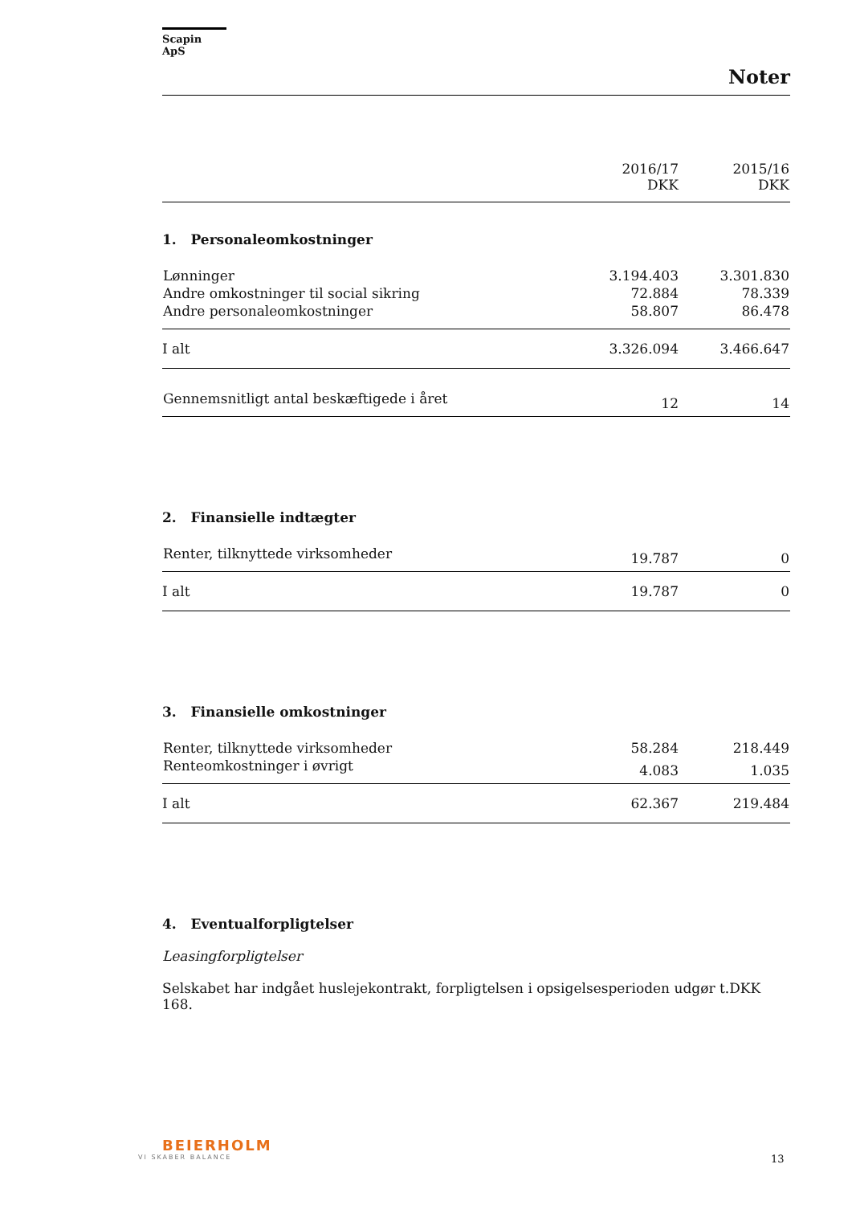Scapin ApS
Noter
| | 2016/17 DKK | 2015/16 DKK |
1. Personaleomkostninger
| Lønninger | 3.194.403 | 3.301.830 |
| Andre omkostninger til social sikring | 72.884 | 78.339 |
| Andre personaleomkostninger | 58.807 | 86.478 |
| I alt | 3.326.094 | 3.466.647 |
| Gennemsnitligt antal beskæftigede i året | 12 | 14 |
2. Finansielle indtægter
| Renter, tilknyttede virksomheder | 19.787 | 0 |
| I alt | 19.787 | 0 |
3. Finansielle omkostninger
| Renter, tilknyttede virksomheder | 58.284 | 218.449 |
| Renteomkostninger i øvrigt | 4.083 | 1.035 |
| I alt | 62.367 | 219.484 |
4. Eventualforpligtelser
Leasingforpligtelser
Selskabet har indgået huslejekontrakt, forpligtelsen i opsigelsesperioden udgør t.DKK 168.
BEIERHOLM
VI SKABER BALANCE
13